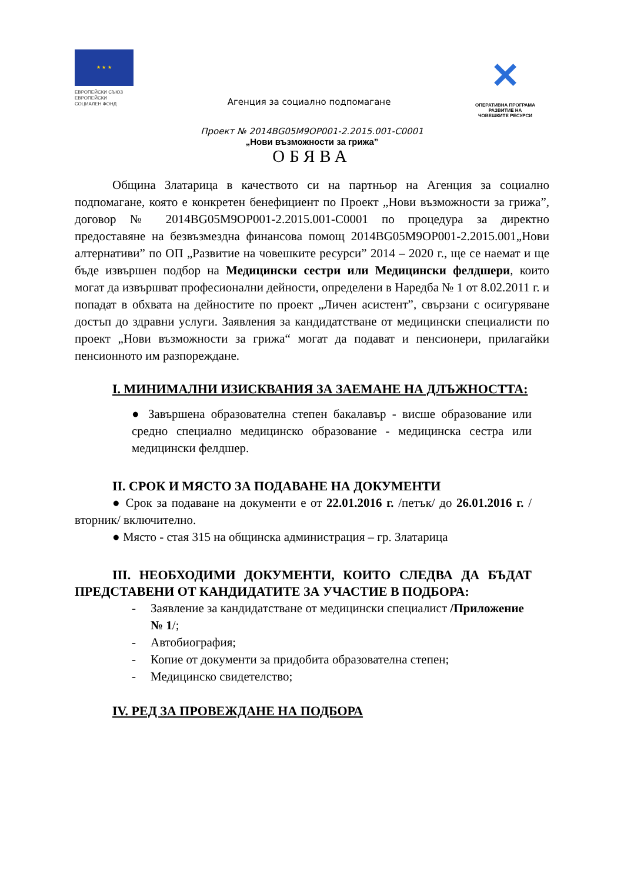★ ★ ★
ЕВРОПЕЙСКИ СЪЮЗ
ЕВРОПЕЙСКИ
СОЦИАЛЕН ФОНД
Агенция за социално подпомагане
✕
ОПЕРАТИВНА ПРОГРАМА
РАЗВИТИЕ НА
ЧОВЕШКИТЕ РЕСУРСИ
Проект № 2014BG05M9OP001-2.2015.001-C0001
„Нови възможности за грижа”
ОБЯВА
Община Златарица в качеството си на партньор на Агенция за социално подпомагане, която е конкретен бенефициент по Проект „Нови възможности за грижа”, договор № 2014BG05M9OP001-2.2015.001-C0001 по процедура за директно предоставяне на безвъзмездна финансова помощ 2014BG05M9OP001-2.2015.001„Нови алтернативи” по ОП „Развитие на човешките ресурси” 2014 – 2020 г., ще се наемат и ще бъде извършен подбор на Медицински сестри или Медицински фелдшери, които могат да извършват професионални дейности, определени в Наредба № 1 от 8.02.2011 г. и попадат в обхвата на дейностите по проект „Личен асистент”, свързани с осигуряване достъп до здравни услуги. Заявления за кандидатстване от медицински специалисти по проект „Нови възможности за грижа“ могат да подават и пенсионери, прилагайки пенсионното им разпореждане.
I. МИНИМАЛНИ ИЗИСКВАНИЯ ЗА ЗАЕМАНЕ НА ДЛЪЖНОСТТА:
● Завършена образователна степен бакалавър - висше образование или средно специално медицинско образование - медицинска сестра или медицински фелдшер.
II. СРОК И МЯСТО ЗА ПОДАВАНЕ НА ДОКУМЕНТИ
● Срок за подаване на документи е от 22.01.2016 г. /петък/ до 26.01.2016 г. /вторник/ включително.
● Място - стая 315 на общинска администрация – гр. Златарица
III. НЕОБХОДИМИ ДОКУМЕНТИ, КОИТО СЛЕДВА ДА БЪДАТ ПРЕДСТАВЕНИ ОТ КАНДИДАТИТЕ ЗА УЧАСТИЕ В ПОДБОРА:
- Заявление за кандидатстване от медицински специалист /Приложение № 1/;
- Автобиография;
- Копие от документи за придобита образователна степен;
- Медицинско свидетелство;
IV. РЕД ЗА ПРОВЕЖДАНЕ НА ПОДБОРА